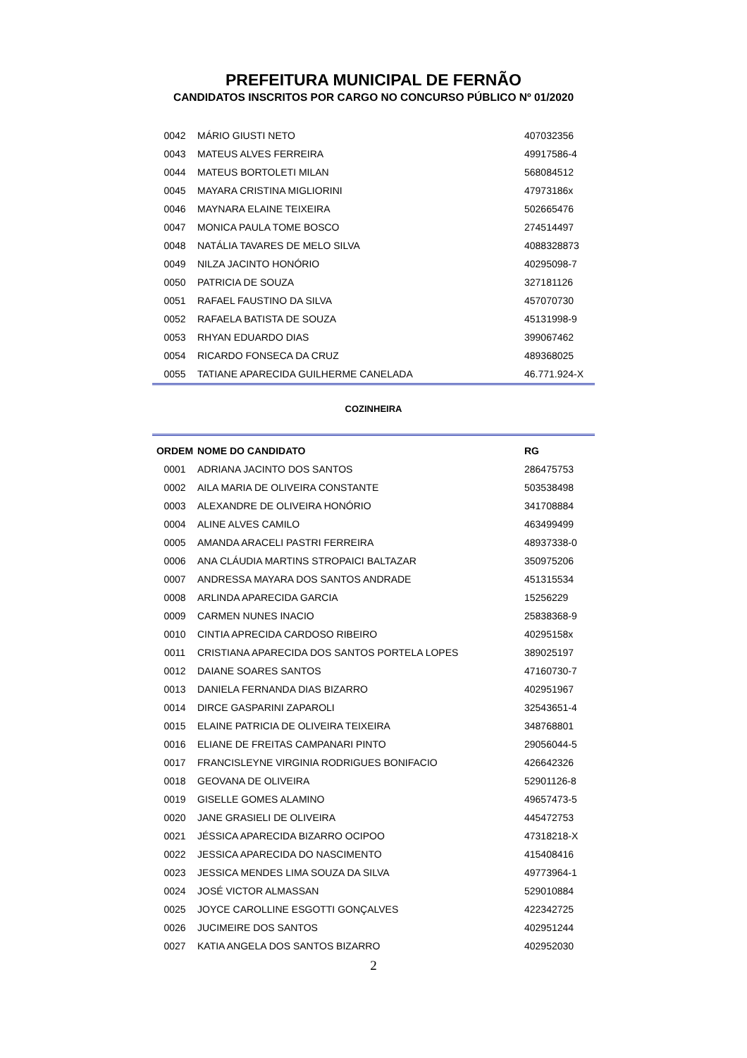PREFEITURA MUNICIPAL DE FERNÃO
CANDIDATOS INSCRITOS POR CARGO NO CONCURSO PÚBLICO Nº 01/2020
| 0042 | MÁRIO GIUSTI NETO | 407032356 |
| 0043 | MATEUS ALVES FERREIRA | 49917586-4 |
| 0044 | MATEUS BORTOLETI MILAN | 568084512 |
| 0045 | MAYARA CRISTINA MIGLIORINI | 47973186x |
| 0046 | MAYNARA ELAINE TEIXEIRA | 502665476 |
| 0047 | MONICA PAULA TOME BOSCO | 274514497 |
| 0048 | NATÁLIA TAVARES DE MELO SILVA | 4088328873 |
| 0049 | NILZA JACINTO HONÓRIO | 40295098-7 |
| 0050 | PATRICIA DE SOUZA | 327181126 |
| 0051 | RAFAEL FAUSTINO DA SILVA | 457070730 |
| 0052 | RAFAELA BATISTA DE SOUZA | 45131998-9 |
| 0053 | RHYAN EDUARDO DIAS | 399067462 |
| 0054 | RICARDO FONSECA DA CRUZ | 489368025 |
| 0055 | TATIANE APARECIDA GUILHERME CANELADA | 46.771.924-X |
COZINHEIRA
| ORDEM | NOME DO CANDIDATO | RG |
| --- | --- | --- |
| 0001 | ADRIANA JACINTO DOS SANTOS | 286475753 |
| 0002 | AILA MARIA DE OLIVEIRA CONSTANTE | 503538498 |
| 0003 | ALEXANDRE DE OLIVEIRA HONÓRIO | 341708884 |
| 0004 | ALINE ALVES CAMILO | 463499499 |
| 0005 | AMANDA ARACELI PASTRI FERREIRA | 48937338-0 |
| 0006 | ANA CLÁUDIA MARTINS STROPAICI BALTAZAR | 350975206 |
| 0007 | ANDRESSA MAYARA DOS SANTOS ANDRADE | 451315534 |
| 0008 | ARLINDA APARECIDA GARCIA | 15256229 |
| 0009 | CARMEN NUNES INACIO | 25838368-9 |
| 0010 | CINTIA APRECIDA CARDOSO RIBEIRO | 40295158x |
| 0011 | CRISTIANA APARECIDA DOS SANTOS PORTELA LOPES | 389025197 |
| 0012 | DAIANE SOARES SANTOS | 47160730-7 |
| 0013 | DANIELA FERNANDA DIAS BIZARRO | 402951967 |
| 0014 | DIRCE GASPARINI ZAPAROLI | 32543651-4 |
| 0015 | ELAINE PATRICIA DE OLIVEIRA TEIXEIRA | 348768801 |
| 0016 | ELIANE DE FREITAS CAMPANARI PINTO | 29056044-5 |
| 0017 | FRANCISLEYNE VIRGINIA RODRIGUES BONIFACIO | 426642326 |
| 0018 | GEOVANA DE OLIVEIRA | 52901126-8 |
| 0019 | GISELLE GOMES ALAMINO | 49657473-5 |
| 0020 | JANE GRASIELI DE OLIVEIRA | 445472753 |
| 0021 | JÉSSICA APARECIDA BIZARRO OCIPOO | 47318218-X |
| 0022 | JESSICA APARECIDA DO NASCIMENTO | 415408416 |
| 0023 | JESSICA MENDES LIMA SOUZA DA SILVA | 49773964-1 |
| 0024 | JOSÉ VICTOR ALMASSAN | 529010884 |
| 0025 | JOYCE CAROLLINE ESGOTTI GONÇALVES | 422342725 |
| 0026 | JUCIMEIRE DOS SANTOS | 402951244 |
| 0027 | KATIA ANGELA DOS SANTOS BIZARRO | 402952030 |
2